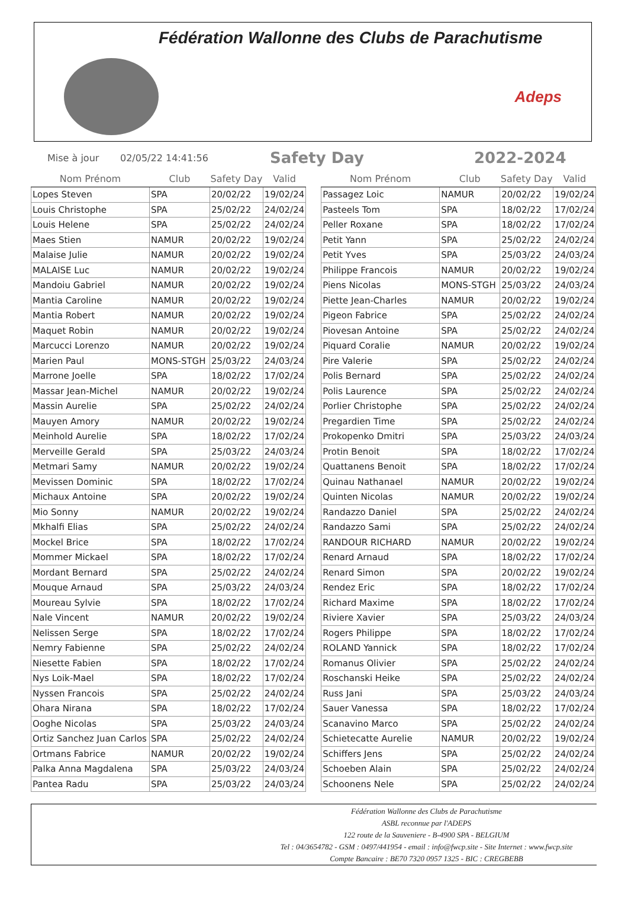Fédération Wallonne des Clubs de Parachutisme
Adeps
Mise à jour 02/05/22 14:41:56 Safety Day 2022-2024
| Nom Prénom | Club | Safety Day | Valid |
| --- | --- | --- | --- |
| Lopes Steven | SPA | 20/02/22 | 19/02/24 |
| Louis Christophe | SPA | 25/02/22 | 24/02/24 |
| Louis Helene | SPA | 25/02/22 | 24/02/24 |
| Maes Stien | NAMUR | 20/02/22 | 19/02/24 |
| Malaise Julie | NAMUR | 20/02/22 | 19/02/24 |
| MALAISE Luc | NAMUR | 20/02/22 | 19/02/24 |
| Mandoiu Gabriel | NAMUR | 20/02/22 | 19/02/24 |
| Mantia Caroline | NAMUR | 20/02/22 | 19/02/24 |
| Mantia Robert | NAMUR | 20/02/22 | 19/02/24 |
| Maquet Robin | NAMUR | 20/02/22 | 19/02/24 |
| Marcucci Lorenzo | NAMUR | 20/02/22 | 19/02/24 |
| Marien Paul | MONS-STGH | 25/03/22 | 24/03/24 |
| Marrone Joelle | SPA | 18/02/22 | 17/02/24 |
| Massar Jean-Michel | NAMUR | 20/02/22 | 19/02/24 |
| Massin Aurelie | SPA | 25/02/22 | 24/02/24 |
| Mauyen Amory | NAMUR | 20/02/22 | 19/02/24 |
| Meinhold Aurelie | SPA | 18/02/22 | 17/02/24 |
| Merveille Gerald | SPA | 25/03/22 | 24/03/24 |
| Metmari Samy | NAMUR | 20/02/22 | 19/02/24 |
| Mevissen Dominic | SPA | 18/02/22 | 17/02/24 |
| Michaux Antoine | SPA | 20/02/22 | 19/02/24 |
| Mio Sonny | NAMUR | 20/02/22 | 19/02/24 |
| Mkhalfi Elias | SPA | 25/02/22 | 24/02/24 |
| Mockel Brice | SPA | 18/02/22 | 17/02/24 |
| Mommer Mickael | SPA | 18/02/22 | 17/02/24 |
| Mordant Bernard | SPA | 25/02/22 | 24/02/24 |
| Mouque Arnaud | SPA | 25/03/22 | 24/03/24 |
| Moureau Sylvie | SPA | 18/02/22 | 17/02/24 |
| Nale Vincent | NAMUR | 20/02/22 | 19/02/24 |
| Nelissen Serge | SPA | 18/02/22 | 17/02/24 |
| Nemry Fabienne | SPA | 25/02/22 | 24/02/24 |
| Niesette Fabien | SPA | 18/02/22 | 17/02/24 |
| Nys Loik-Mael | SPA | 18/02/22 | 17/02/24 |
| Nyssen Francois | SPA | 25/02/22 | 24/02/24 |
| Ohara Nirana | SPA | 18/02/22 | 17/02/24 |
| Ooghe Nicolas | SPA | 25/03/22 | 24/03/24 |
| Ortiz Sanchez Juan Carlos | SPA | 25/02/22 | 24/02/24 |
| Ortmans Fabrice | NAMUR | 20/02/22 | 19/02/24 |
| Palka Anna Magdalena | SPA | 25/03/22 | 24/03/24 |
| Pantea Radu | SPA | 25/03/22 | 24/03/24 |
| Nom Prénom | Club | Safety Day | Valid |
| --- | --- | --- | --- |
| Passagez Loic | NAMUR | 20/02/22 | 19/02/24 |
| Pasteels Tom | SPA | 18/02/22 | 17/02/24 |
| Peller Roxane | SPA | 18/02/22 | 17/02/24 |
| Petit Yann | SPA | 25/02/22 | 24/02/24 |
| Petit Yves | SPA | 25/03/22 | 24/03/24 |
| Philippe Francois | NAMUR | 20/02/22 | 19/02/24 |
| Piens Nicolas | MONS-STGH | 25/03/22 | 24/03/24 |
| Piette Jean-Charles | NAMUR | 20/02/22 | 19/02/24 |
| Pigeon Fabrice | SPA | 25/02/22 | 24/02/24 |
| Piovesan Antoine | SPA | 25/02/22 | 24/02/24 |
| Piquard Coralie | NAMUR | 20/02/22 | 19/02/24 |
| Pire Valerie | SPA | 25/02/22 | 24/02/24 |
| Polis Bernard | SPA | 25/02/22 | 24/02/24 |
| Polis Laurence | SPA | 25/02/22 | 24/02/24 |
| Porlier Christophe | SPA | 25/02/22 | 24/02/24 |
| Pregardien Time | SPA | 25/02/22 | 24/02/24 |
| Prokopenko Dmitri | SPA | 25/03/22 | 24/03/24 |
| Protin Benoit | SPA | 18/02/22 | 17/02/24 |
| Quattanens Benoit | SPA | 18/02/22 | 17/02/24 |
| Quinau Nathanael | NAMUR | 20/02/22 | 19/02/24 |
| Quinten Nicolas | NAMUR | 20/02/22 | 19/02/24 |
| Randazzo Daniel | SPA | 25/02/22 | 24/02/24 |
| Randazzo Sami | SPA | 25/02/22 | 24/02/24 |
| RANDOUR RICHARD | NAMUR | 20/02/22 | 19/02/24 |
| Renard Arnaud | SPA | 18/02/22 | 17/02/24 |
| Renard Simon | SPA | 20/02/22 | 19/02/24 |
| Rendez Eric | SPA | 18/02/22 | 17/02/24 |
| Richard Maxime | SPA | 18/02/22 | 17/02/24 |
| Riviere Xavier | SPA | 25/03/22 | 24/03/24 |
| Rogers Philippe | SPA | 18/02/22 | 17/02/24 |
| ROLAND Yannick | SPA | 18/02/22 | 17/02/24 |
| Romanus Olivier | SPA | 25/02/22 | 24/02/24 |
| Roschanski Heike | SPA | 25/02/22 | 24/02/24 |
| Russ Jani | SPA | 25/03/22 | 24/03/24 |
| Sauer Vanessa | SPA | 18/02/22 | 17/02/24 |
| Scanavino Marco | SPA | 25/02/22 | 24/02/24 |
| Schietecatte Aurelie | NAMUR | 20/02/22 | 19/02/24 |
| Schiffers Jens | SPA | 25/02/22 | 24/02/24 |
| Schoeben Alain | SPA | 25/02/22 | 24/02/24 |
| Schoonens Nele | SPA | 25/02/22 | 24/02/24 |
Fédération Wallonne des Clubs de Parachutisme
ASBL reconnue par l'ADEPS
122 route de la Sauveniere - B-4900 SPA - BELGIUM
Tel : 04/3654782 - GSM : 0497/441954 - email : info@fwcp.site - Site Internet : www.fwcp.site
Compte Bancaire : BE70 7320 0957 1325 - BIC : CREGBEBB